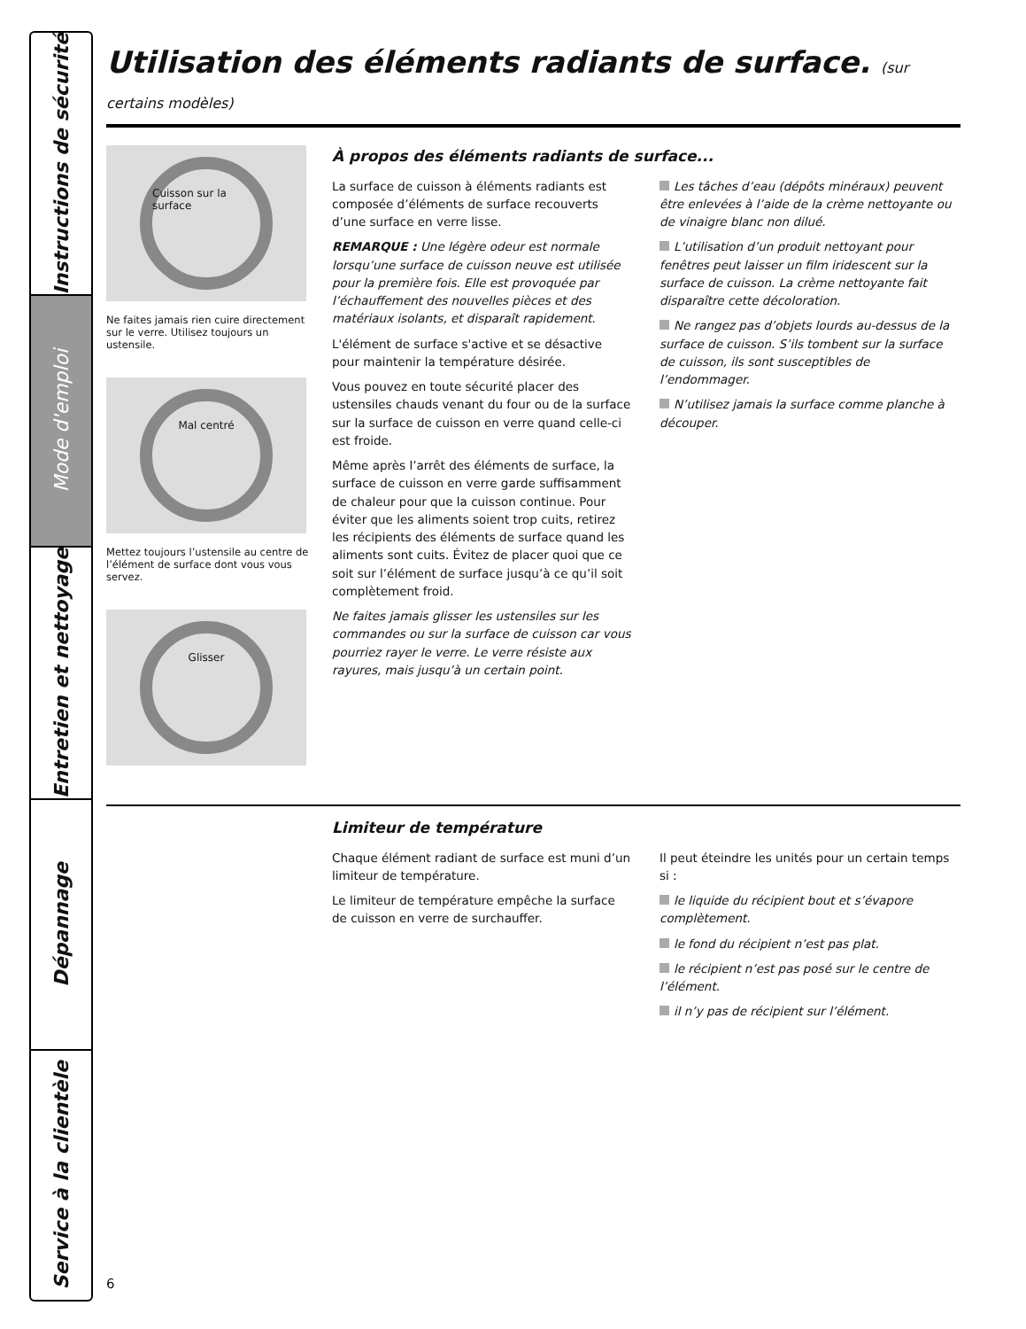Instructions de sécurité
Mode d'emploi
Entretien et nettoyage
Dépannage
Service à la clientèle
Utilisation des éléments radiants de surface. (sur certains modèles)
Cuisson sur la surface
Ne faites jamais rien cuire directement sur le verre. Utilisez toujours un ustensile.
Mal centré
Mettez toujours l’ustensile au centre de l’élément de surface dont vous vous servez.
Glisser
À propos des éléments radiants de surface...
La surface de cuisson à éléments radiants est composée d’éléments de surface recouverts d’une surface en verre lisse.
REMARQUE : Une légère odeur est normale lorsqu’une surface de cuisson neuve est utilisée pour la première fois. Elle est provoquée par l’échauffement des nouvelles pièces et des matériaux isolants, et disparaît rapidement.
L'élément de surface s'active et se désactive pour maintenir la température désirée.
Vous pouvez en toute sécurité placer des ustensiles chauds venant du four ou de la surface sur la surface de cuisson en verre quand celle-ci est froide.
Même après l’arrêt des éléments de surface, la surface de cuisson en verre garde suffisamment de chaleur pour que la cuisson continue. Pour éviter que les aliments soient trop cuits, retirez les récipients des éléments de surface quand les aliments sont cuits. Évitez de placer quoi que ce soit sur l’élément de surface jusqu’à ce qu’il soit complètement froid.
Ne faites jamais glisser les ustensiles sur les commandes ou sur la surface de cuisson car vous pourriez rayer le verre. Le verre résiste aux rayures, mais jusqu’à un certain point.
Les tâches d’eau (dépôts minéraux) peuvent être enlevées à l’aide de la crème nettoyante ou de vinaigre blanc non dilué.
L’utilisation d’un produit nettoyant pour fenêtres peut laisser un film iridescent sur la surface de cuisson. La crème nettoyante fait disparaître cette décoloration.
Ne rangez pas d’objets lourds au-dessus de la surface de cuisson. S’ils tombent sur la surface de cuisson, ils sont susceptibles de l’endommager.
N’utilisez jamais la surface comme planche à découper.
Limiteur de température
Chaque élément radiant de surface est muni d’un limiteur de température.
Le limiteur de température empêche la surface de cuisson en verre de surchauffer.
Il peut éteindre les unités pour un certain temps si :
le liquide du récipient bout et s’évapore complètement.
le fond du récipient n’est pas plat.
le récipient n’est pas posé sur le centre de l’élément.
il n’y pas de récipient sur l’élément.
6